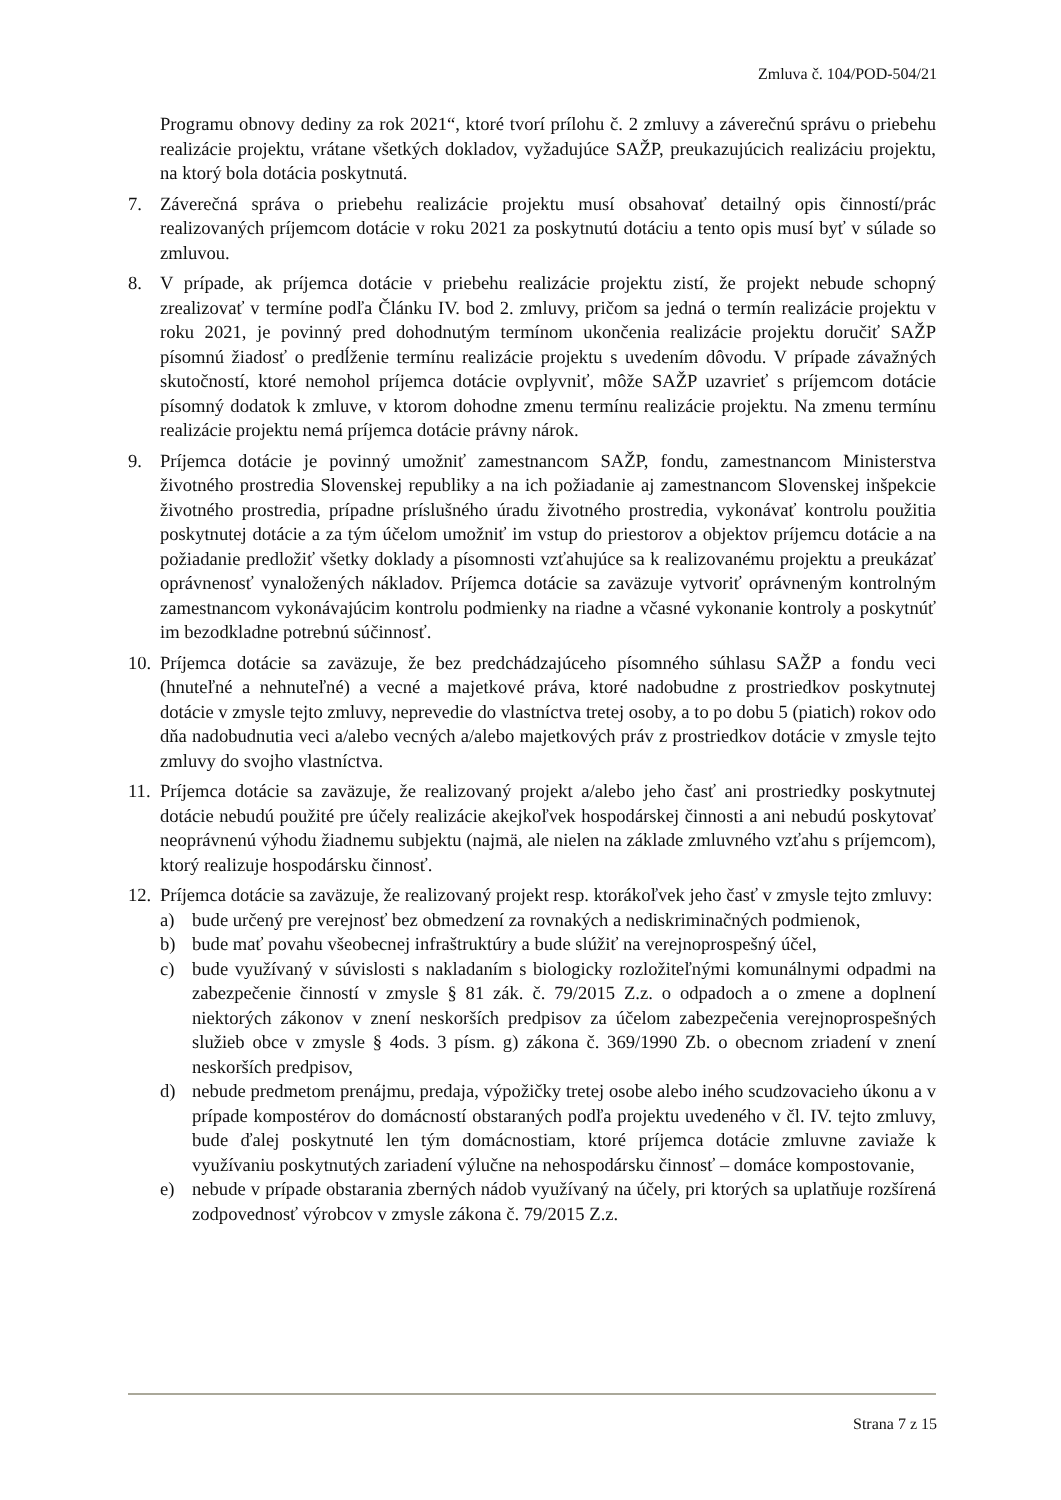Zmluva č. 104/POD-504/21
Programu obnovy dediny za rok 2021“, ktoré tvorí prílohu č. 2 zmluvy a záverečnú správu o priebehu realizácie projektu, vrátane všetkých dokladov, vyžadujúce SAŽP, preukazujúcich realizáciu projektu, na ktorý bola dotácia poskytnutá.
7. Záverečná správa o priebehu realizácie projektu musí obsahovať detailný opis činností/prác realizovaných príjemcom dotácie v roku 2021 za poskytnutú dotáciu a tento opis musí byť v súlade so zmluvou.
8. V prípade, ak príjemca dotácie v priebehu realizácie projektu zistí, že projekt nebude schopný zrealizovať v termíne podľa Článku IV. bod 2. zmluvy, pričom sa jedná o termín realizácie projektu v roku 2021, je povinný pred dohodnutým termínom ukončenia realizácie projektu doručiť SAŽP písomnú žiadosť o predĺženie termínu realizácie projektu s uvedením dôvodu. V prípade závažných skutočností, ktoré nemohol príjemca dotácie ovplyvniť, môže SAŽP uzavrieť s príjemcom dotácie písomný dodatok k zmluve, v ktorom dohodne zmenu termínu realizácie projektu. Na zmenu termínu realizácie projektu nemá príjemca dotácie právny nárok.
9. Príjemca dotácie je povinný umožniť zamestnancom SAŽP, fondu, zamestnancom Ministerstva životného prostredia Slovenskej republiky a na ich požiadanie aj zamestnancom Slovenskej inšpekcie životného prostredia, prípadne príslušného úradu životného prostredia, vykonávať kontrolu použitia poskytnutej dotácie a za tým účelom umožniť im vstup do priestorov a objektov príjemcu dotácie a na požiadanie predložiť všetky doklady a písomnosti vzťahujúce sa k realizovanému projektu a preukázať oprávnenosť vynaložených nákladov. Príjemca dotácie sa zaväzuje vytvoriť oprávneným kontrolným zamestnancom vykonávajúcim kontrolu podmienky na riadne a včasné vykonanie kontroly a poskytnúť im bezodkladne potrebnú súčinnosť.
10. Príjemca dotácie sa zaväzuje, že bez predchádzajúceho písomného súhlasu SAŽP a fondu veci (hnuteľné a nehnuteľné) a vecné a majetkové práva, ktoré nadobudne z prostriedkov poskytnutej dotácie v zmysle tejto zmluvy, neprevedie do vlastníctva tretej osoby, a to po dobu 5 (piatich) rokov odo dňa nadobudnutia veci a/alebo vecných a/alebo majetkových práv z prostriedkov dotácie v zmysle tejto zmluvy do svojho vlastníctva.
11. Príjemca dotácie sa zaväzuje, že realizovaný projekt a/alebo jeho časť ani prostriedky poskytnutej dotácie nebudú použité pre účely realizácie akejkoľvek hospodárskej činnosti a ani nebudú poskytovať neoprávnenú výhodu žiadnemu subjektu (najmä, ale nielen na základe zmluvného vzťahu s príjemcom), ktorý realizuje hospodársku činnosť.
12. Príjemca dotácie sa zaväzuje, že realizovaný projekt resp. ktorákoľvek jeho časť v zmysle tejto zmluvy:
a) bude určený pre verejnosť bez obmedzení za rovnakých a nediskriminačných podmienok,
b) bude mať povahu všeobecnej infraštruktúry a bude slúžiť na verejnoprospešný účel,
c) bude využívaný v súvislosti s nakladaním s biologicky rozložiteľnými komunálnymi odpadmi na zabezpečenie činností v zmysle § 81 zák. č. 79/2015 Z.z. o odpadoch a o zmene a doplnení niektorých zákonov v znení neskorších predpisov za účelom zabezpečenia verejnoprospešných služieb obce v zmysle § 4ods. 3 písm. g) zákona č. 369/1990 Zb. o obecnom zriadení v znení neskorších predpisov,
d) nebude predmetom prenájmu, predaja, výpožičky tretej osobe alebo iného scudzovacieho úkonu a v prípade kompostérov do domácností obstaraných podľa projektu uvedeného v čl. IV. tejto zmluvy, bude ďalej poskytnuté len tým domácnostiam, ktoré príjemca dotácie zmluvne zaviaže k využívaniu poskytnutých zariadení výlučne na nehospodársku činnosť – domáce kompostovanie,
e) nebude v prípade obstarania zberných nádob využívaný na účely, pri ktorých sa uplatňuje rozšírená zodpovednosť výrobcov v zmysle zákona č. 79/2015 Z.z.
Strana 7 z 15